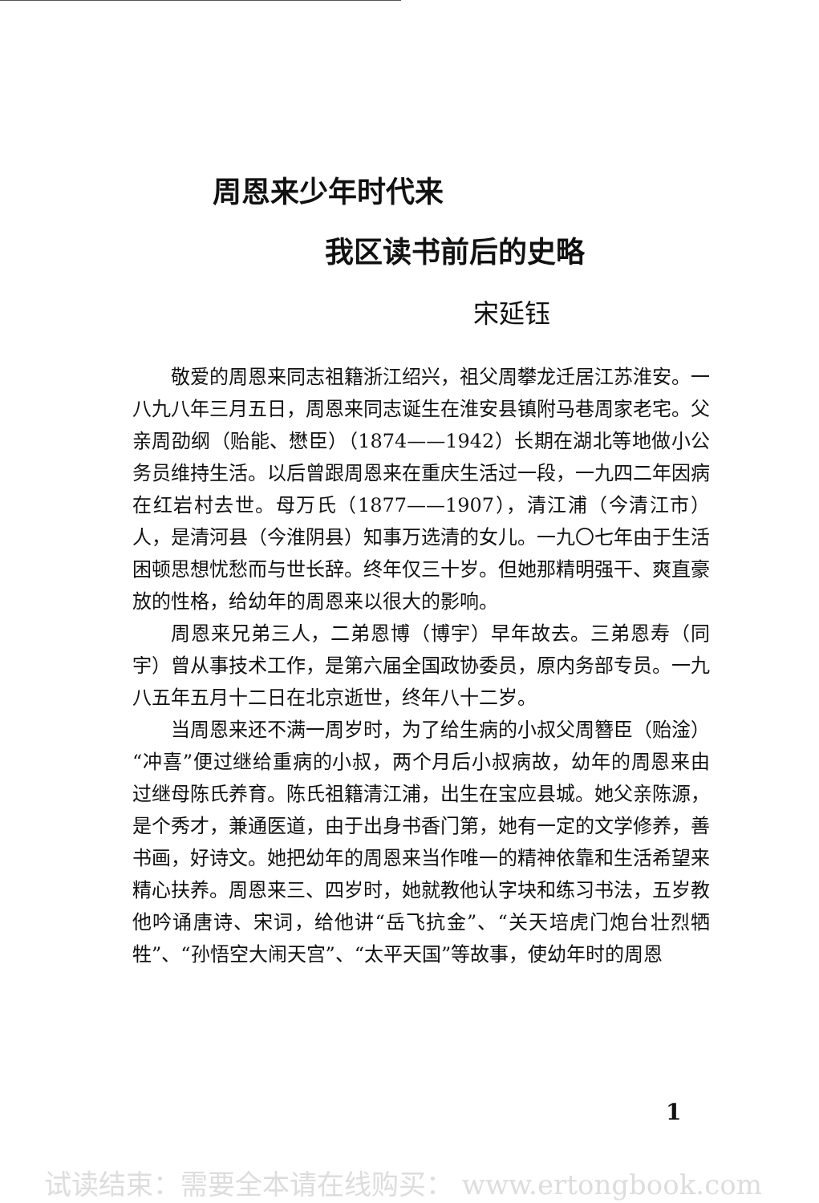周恩来少年时代来
我区读书前后的史略
宋延钰
敬爱的周恩来同志祖籍浙江绍兴，祖父周攀龙迁居江苏淮安。一八九八年三月五日，周恩来同志诞生在淮安县镇附马巷周家老宅。父亲周劭纲（贻能、懋臣）（1874——1942）长期在湖北等地做小公务员维持生活。以后曾跟周恩来在重庆生活过一段，一九四二年因病在红岩村去世。母万氏（1877——1907），清江浦（今清江市）人，是清河县（今淮阴县）知事万选清的女儿。一九〇七年由于生活困顿思想忧愁而与世长辞。终年仅三十岁。但她那精明强干、爽直豪放的性格，给幼年的周恩来以很大的影响。
周恩来兄弟三人，二弟恩博（博宇）早年故去。三弟恩寿（同宇）曾从事技术工作，是第六届全国政协委员，原内务部专员。一九八五年五月十二日在北京逝世，终年八十二岁。
当周恩来还不满一周岁时，为了给生病的小叔父周簪臣（贻淦）“冲喜”便过继给重病的小叔，两个月后小叔病故，幼年的周恩来由过继母陈氏养育。陈氏祖籍清江浦，出生在宝应县城。她父亲陈源，是个秀才，兼通医道，由于出身书香门第，她有一定的文学修养，善书画，好诗文。她把幼年的周恩来当作唯一的精神依靠和生活希望来精心扶养。周恩来三、四岁时，她就教他认字块和练习书法，五岁教他吟诵唐诗、宋词，给他讲“岳飞抗金”、“关天培虎门炮台壮烈牺牲”、“孙悟空大闹天宫”、“太平天国”等故事，使幼年时的周恩
1
试读结束：需要全本请在线购买： www.ertongbook.com